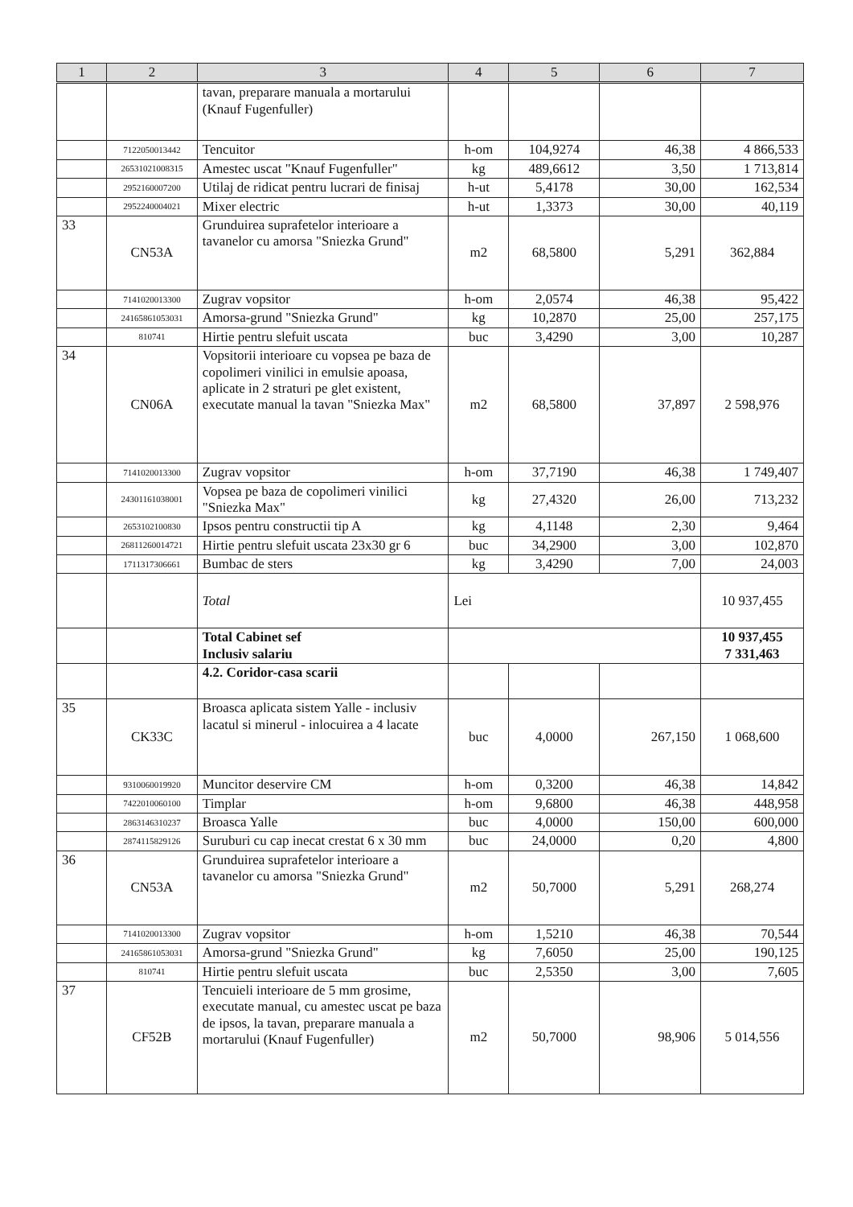| 1 | 2 | 3 | 4 | 5 | 6 | 7 |
| --- | --- | --- | --- | --- | --- | --- |
| | | tavan, preparare manuala a mortarului (Knauf Fugenfuller) | | | | |
| | 7122050013442 | Tencuitor | h-om | 104,9274 | 46,38 | 4 866,533 |
| | 26531021008315 | Amestec uscat "Knauf Fugenfuller" | kg | 489,6612 | 3,50 | 1 713,814 |
| | 2952160007200 | Utilaj de ridicat pentru lucrari de finisaj | h-ut | 5,4178 | 30,00 | 162,534 |
| | 2952240004021 | Mixer electric | h-ut | 1,3373 | 30,00 | 40,119 |
| 33 | CN53A | Grunduirea suprafetelor interioare a tavanelor cu amorsa "Sniezka Grund" | m2 | 68,5800 | 5,291 | 362,884 |
| | 7141020013300 | Zugrav vopsitor | h-om | 2,0574 | 46,38 | 95,422 |
| | 24165861053031 | Amorsa-grund "Sniezka Grund" | kg | 10,2870 | 25,00 | 257,175 |
| | 810741 | Hirtie pentru slefuit uscata | buc | 3,4290 | 3,00 | 10,287 |
| 34 | CN06A | Vopsitorii interioare cu vopsea pe baza de copolimeri vinilici in emulsie apoasa, aplicate in 2 straturi pe glet existent, executate manual la tavan "Sniezka Max" | m2 | 68,5800 | 37,897 | 2 598,976 |
| | 7141020013300 | Zugrav vopsitor | h-om | 37,7190 | 46,38 | 1 749,407 |
| | 24301161038001 | Vopsea pe baza de copolimeri vinilici "Sniezka Max" | kg | 27,4320 | 26,00 | 713,232 |
| | 2653102100830 | Ipsos pentru constructii tip A | kg | 4,1148 | 2,30 | 9,464 |
| | 26811260014721 | Hirtie pentru slefuit uscata 23x30 gr 6 | buc | 34,2900 | 3,00 | 102,870 |
| | 1711317306661 | Bumbac de sters | kg | 3,4290 | 7,00 | 24,003 |
| | | Total | Lei | | | 10 937,455 |
| | | Total Cabinet sef Inclusiv salariu | | | | 10 937,455 7 331,463 |
| | | 4.2. Coridor-casa scarii | | | | |
| 35 | CK33C | Broasca aplicata sistem Yalle - inclusiv lacatul si minerul - inlocuirea a 4 lacate | buc | 4,0000 | 267,150 | 1 068,600 |
| | 9310060019920 | Muncitor deservire CM | h-om | 0,3200 | 46,38 | 14,842 |
| | 7422010060100 | Timplar | h-om | 9,6800 | 46,38 | 448,958 |
| | 2863146310237 | Broasca Yalle | buc | 4,0000 | 150,00 | 600,000 |
| | 2874115829126 | Suruburi cu cap inecat crestat 6 x 30 mm | buc | 24,0000 | 0,20 | 4,800 |
| 36 | CN53A | Grunduirea suprafetelor interioare a tavanelor cu amorsa "Sniezka Grund" | m2 | 50,7000 | 5,291 | 268,274 |
| | 7141020013300 | Zugrav vopsitor | h-om | 1,5210 | 46,38 | 70,544 |
| | 24165861053031 | Amorsa-grund "Sniezka Grund" | kg | 7,6050 | 25,00 | 190,125 |
| | 810741 | Hirtie pentru slefuit uscata | buc | 2,5350 | 3,00 | 7,605 |
| 37 | CF52B | Tencuieli interioare de 5 mm grosime, executate manual, cu amestec uscat pe baza de ipsos, la tavan, preparare manuala a mortarului (Knauf Fugenfuller) | m2 | 50,7000 | 98,906 | 5 014,556 |